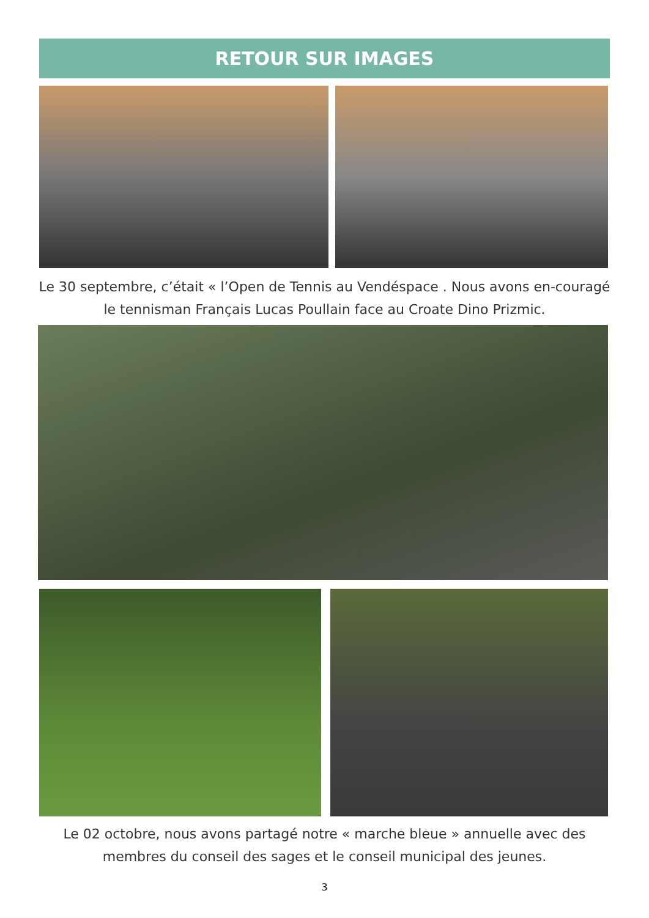RETOUR SUR IMAGES
Le 30 septembre, c’était « l’Open de Tennis au Vendéspace . Nous avons en-couragé le tennisman Français Lucas Poullain face au Croate Dino Prizmic.
Le 02 octobre, nous avons partagé notre « marche bleue » annuelle avec des membres du conseil des sages et le conseil municipal des jeunes.
3